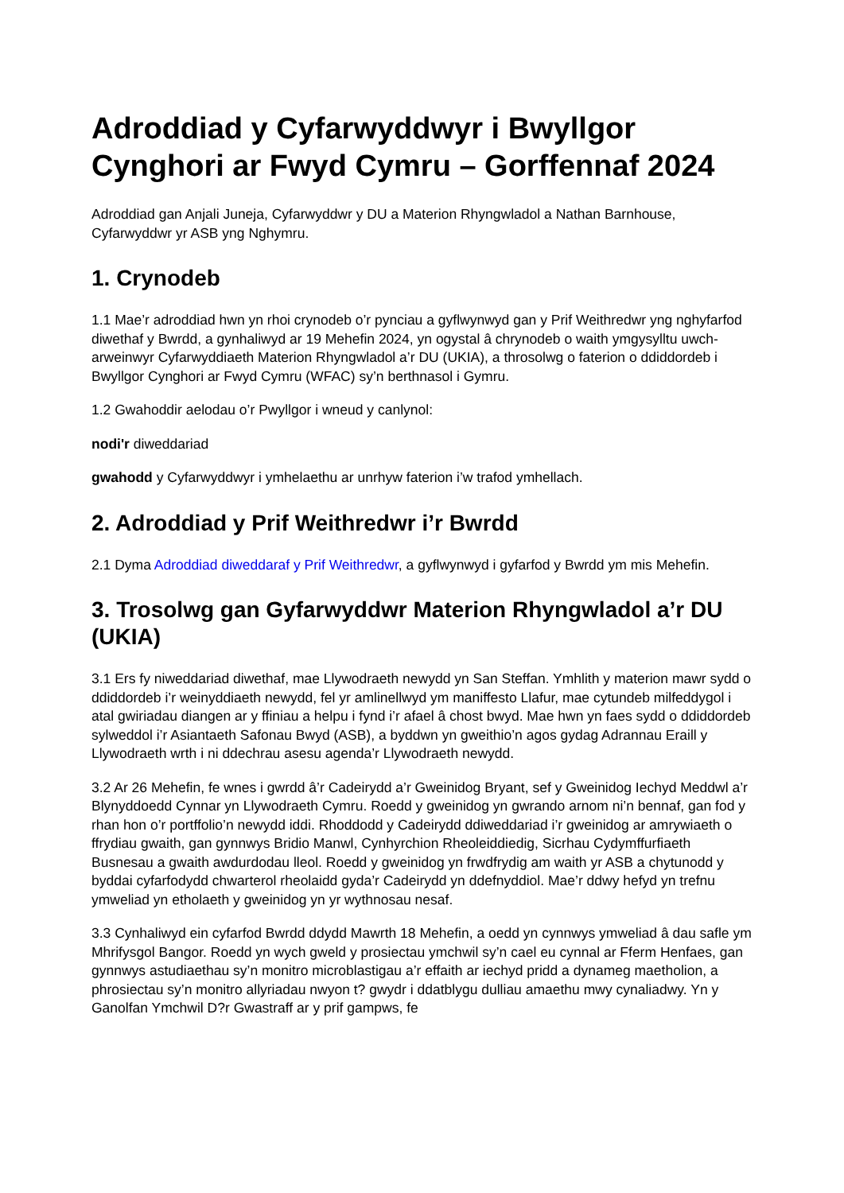Adroddiad y Cyfarwyddwyr i Bwyllgor Cynghori ar Fwyd Cymru – Gorffennaf 2024
Adroddiad gan Anjali Juneja, Cyfarwyddwr y DU a Materion Rhyngwladol a Nathan Barnhouse, Cyfarwyddwr yr ASB yng Nghymru.
1. Crynodeb
1.1 Mae’r adroddiad hwn yn rhoi crynodeb o’r pynciau a gyflwynwyd gan y Prif Weithredwr yng nghyfarfod diwethaf y Bwrdd, a gynhaliwyd ar 19 Mehefin 2024, yn ogystal â chrynodeb o waith ymgysylltu uwch-arweinwyr Cyfarwyddiaeth Materion Rhyngwladol a’r DU (UKIA), a throsolwg o faterion o ddiddordeb i Bwyllgor Cynghori ar Fwyd Cymru (WFAC) sy’n berthnasol i Gymru.
1.2 Gwahoddir aelodau o’r Pwyllgor i wneud y canlynol:
nodi'r diweddariad
gwahodd y Cyfarwyddwyr i ymhelaethu ar unrhyw faterion i’w trafod ymhellach.
2. Adroddiad y Prif Weithredwr i’r Bwrdd
2.1 Dyma Adroddiad diweddaraf y Prif Weithredwr, a gyflwynwyd i gyfarfod y Bwrdd ym mis Mehefin.
3. Trosolwg gan Gyfarwyddwr Materion Rhyngwladol a’r DU (UKIA)
3.1 Ers fy niweddariad diwethaf, mae Llywodraeth newydd yn San Steffan. Ymhlith y materion mawr sydd o ddiddordeb i’r weinyddiaeth newydd, fel yr amlinellwyd ym maniffesto Llafur, mae cytundeb milfeddygol i atal gwiriadau diangen ar y ffiniau a helpu i fynd i’r afael â chost bwyd. Mae hwn yn faes sydd o ddiddordeb sylweddol i’r Asiantaeth Safonau Bwyd (ASB), a byddwn yn gweithio’n agos gydag Adrannau Eraill y Llywodraeth wrth i ni ddechrau asesu agenda’r Llywodraeth newydd.
3.2 Ar 26 Mehefin, fe wnes i gwrdd â’r Cadeirydd a’r Gweinidog Bryant, sef y Gweinidog Iechyd Meddwl a’r Blynyddoedd Cynnar yn Llywodraeth Cymru. Roedd y gweinidog yn gwrando arnom ni’n bennaf, gan fod y rhan hon o’r portffolio’n newydd iddi. Rhoddodd y Cadeirydd ddiweddariad i’r gweinidog ar amrywiaeth o ffrydiau gwaith, gan gynnwys Bridio Manwl, Cynhyrchion Rheoleiddiedig, Sicrhau Cydymffurfiaeth Busnesau a gwaith awdurdodau lleol. Roedd y gweinidog yn frwdfrydig am waith yr ASB a chytunodd y byddai cyfarfodydd chwarterol rheolaidd gyda’r Cadeirydd yn ddefnyddiol. Mae’r ddwy hefyd yn trefnu ymweliad yn etholaeth y gweinidog yn yr wythnosau nesaf.
3.3 Cynhaliwyd ein cyfarfod Bwrdd ddydd Mawrth 18 Mehefin, a oedd yn cynnwys ymweliad â dau safle ym Mhrifysgol Bangor. Roedd yn wych gweld y prosiectau ymchwil sy’n cael eu cynnal ar Fferm Henfaes, gan gynnwys astudiaethau sy’n monitro microblastigau a’r effaith ar iechyd pridd a dynameg maetholion, a phrosiectau sy’n monitro allyriadau nwyon t? gwydr i ddatblygu dulliau amaethu mwy cynaliadwy. Yn y Ganolfan Ymchwil D?r Gwastraff ar y prif gampws, fe